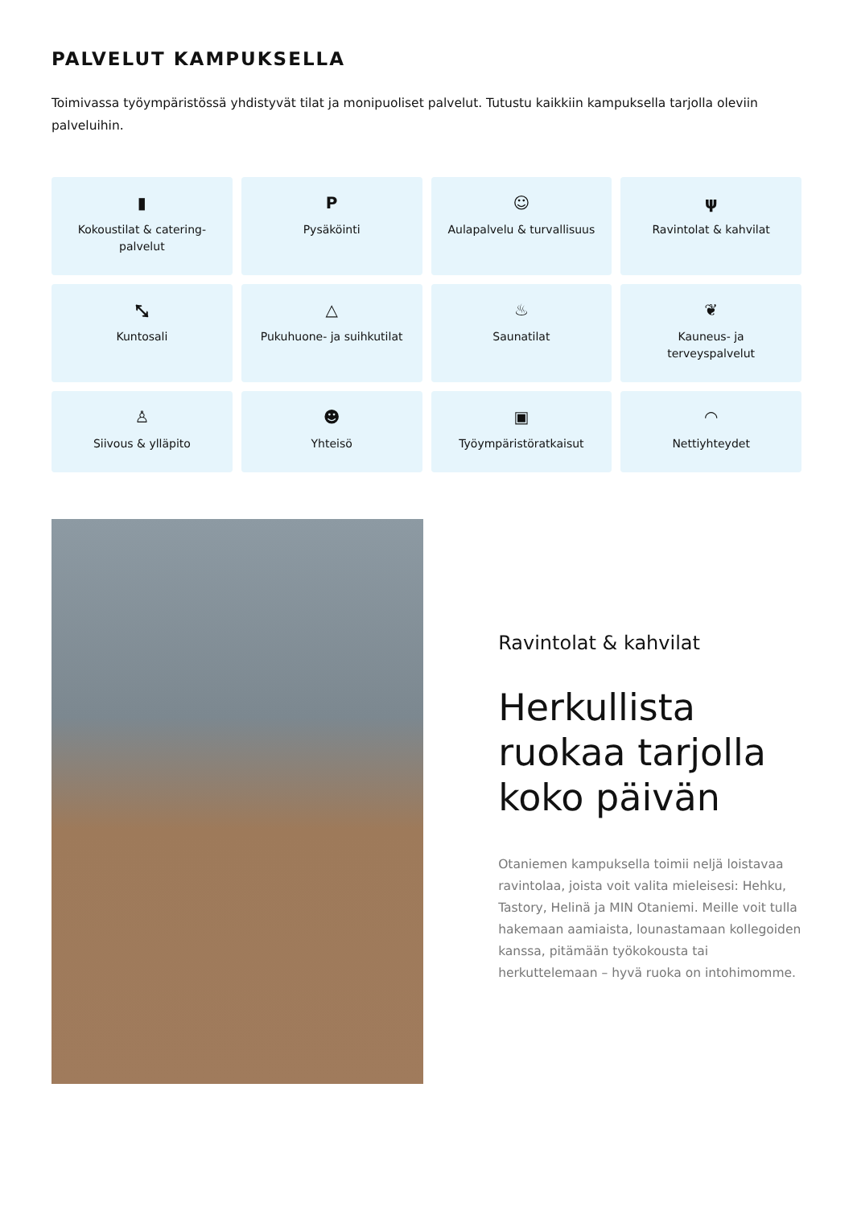PALVELUT KAMPUKSELLA
Toimivassa työympäristössä yhdistyvät tilat ja monipuoliset palvelut. Tutustu kaikkiin kampuksella tarjolla oleviin palveluihin.
▮
Kokoustilat & catering-
palvelut
P
Pysäköinti
☺
Aulapalvelu & turvallisuus
ψ
Ravintolat & kahvilat
⤡
Kuntosali
△
Pukuhuone- ja suihkutilat
♨
Saunatilat
❦
Kauneus- ja
terveyspalvelut
♙
Siivous & ylläpito
☻
Yhteisö
▣
Työympäristöratkaisut
◠
Nettiyhteydet
Ravintolat & kahvilat
Herkullista ruokaa tarjolla koko päivän
Otaniemen kampuksella toimii neljä loistavaa ravintolaa, joista voit valita mieleisesi: Hehku, Tastory, Helinä ja MIN Otaniemi. Meille voit tulla hakemaan aamiaista, lounastamaan kollegoiden kanssa, pitämään työkokousta tai herkuttelemaan – hyvä ruoka on intohimomme.